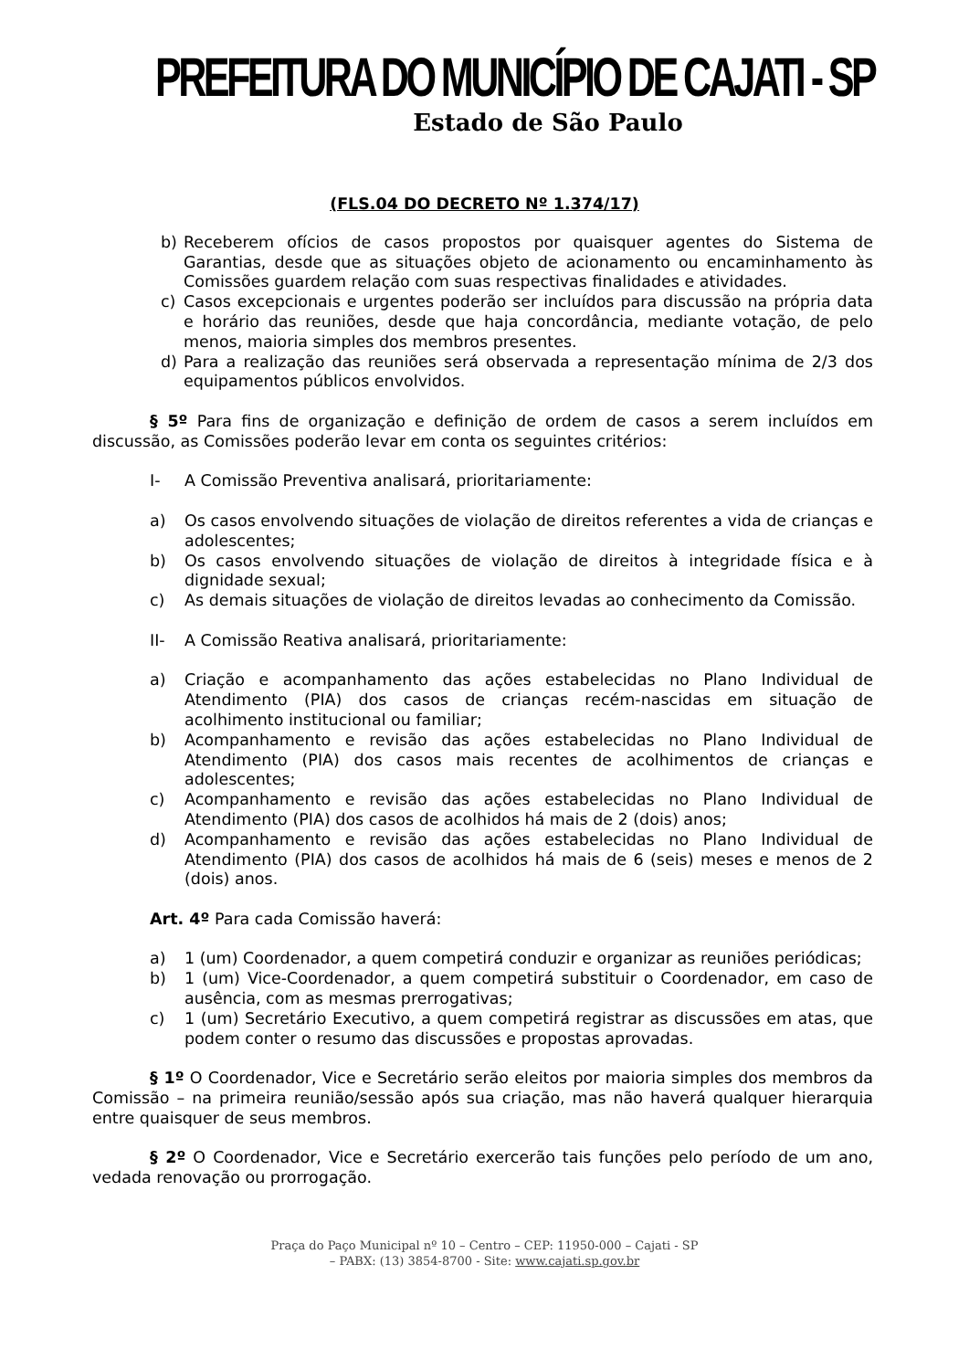PREFEITURA DO MUNICÍPIO DE CAJATI - SP
Estado de São Paulo
(FLS.04 DO DECRETO Nº 1.374/17)
b) Receberem ofícios de casos propostos por quaisquer agentes do Sistema de Garantias, desde que as situações objeto de acionamento ou encaminhamento às Comissões guardem relação com suas respectivas finalidades e atividades.
c) Casos excepcionais e urgentes poderão ser incluídos para discussão na própria data e horário das reuniões, desde que haja concordância, mediante votação, de pelo menos, maioria simples dos membros presentes.
d) Para a realização das reuniões será observada a representação mínima de 2/3 dos equipamentos públicos envolvidos.
§ 5º Para fins de organização e definição de ordem de casos a serem incluídos em discussão, as Comissões poderão levar em conta os seguintes critérios:
I- A Comissão Preventiva analisará, prioritariamente:
a) Os casos envolvendo situações de violação de direitos referentes a vida de crianças e adolescentes;
b) Os casos envolvendo situações de violação de direitos à integridade física e à dignidade sexual;
c) As demais situações de violação de direitos levadas ao conhecimento da Comissão.
II- A Comissão Reativa analisará, prioritariamente:
a) Criação e acompanhamento das ações estabelecidas no Plano Individual de Atendimento (PIA) dos casos de crianças recém-nascidas em situação de acolhimento institucional ou familiar;
b) Acompanhamento e revisão das ações estabelecidas no Plano Individual de Atendimento (PIA) dos casos mais recentes de acolhimentos de crianças e adolescentes;
c) Acompanhamento e revisão das ações estabelecidas no Plano Individual de Atendimento (PIA) dos casos de acolhidos há mais de 2 (dois) anos;
d) Acompanhamento e revisão das ações estabelecidas no Plano Individual de Atendimento (PIA) dos casos de acolhidos há mais de 6 (seis) meses e menos de 2 (dois) anos.
Art. 4º Para cada Comissão haverá:
a) 1 (um) Coordenador, a quem competirá conduzir e organizar as reuniões periódicas;
b) 1 (um) Vice-Coordenador, a quem competirá substituir o Coordenador, em caso de ausência, com as mesmas prerrogativas;
c) 1 (um) Secretário Executivo, a quem competirá registrar as discussões em atas, que podem conter o resumo das discussões e propostas aprovadas.
§ 1º O Coordenador, Vice e Secretário serão eleitos por maioria simples dos membros da Comissão – na primeira reunião/sessão após sua criação, mas não haverá qualquer hierarquia entre quaisquer de seus membros.
§ 2º O Coordenador, Vice e Secretário exercerão tais funções pelo período de um ano, vedada renovação ou prorrogação.
Praça do Paço Municipal nº 10 – Centro – CEP: 11950-000 – Cajati - SP
– PABX: (13) 3854-8700 - Site: www.cajati.sp.gov.br